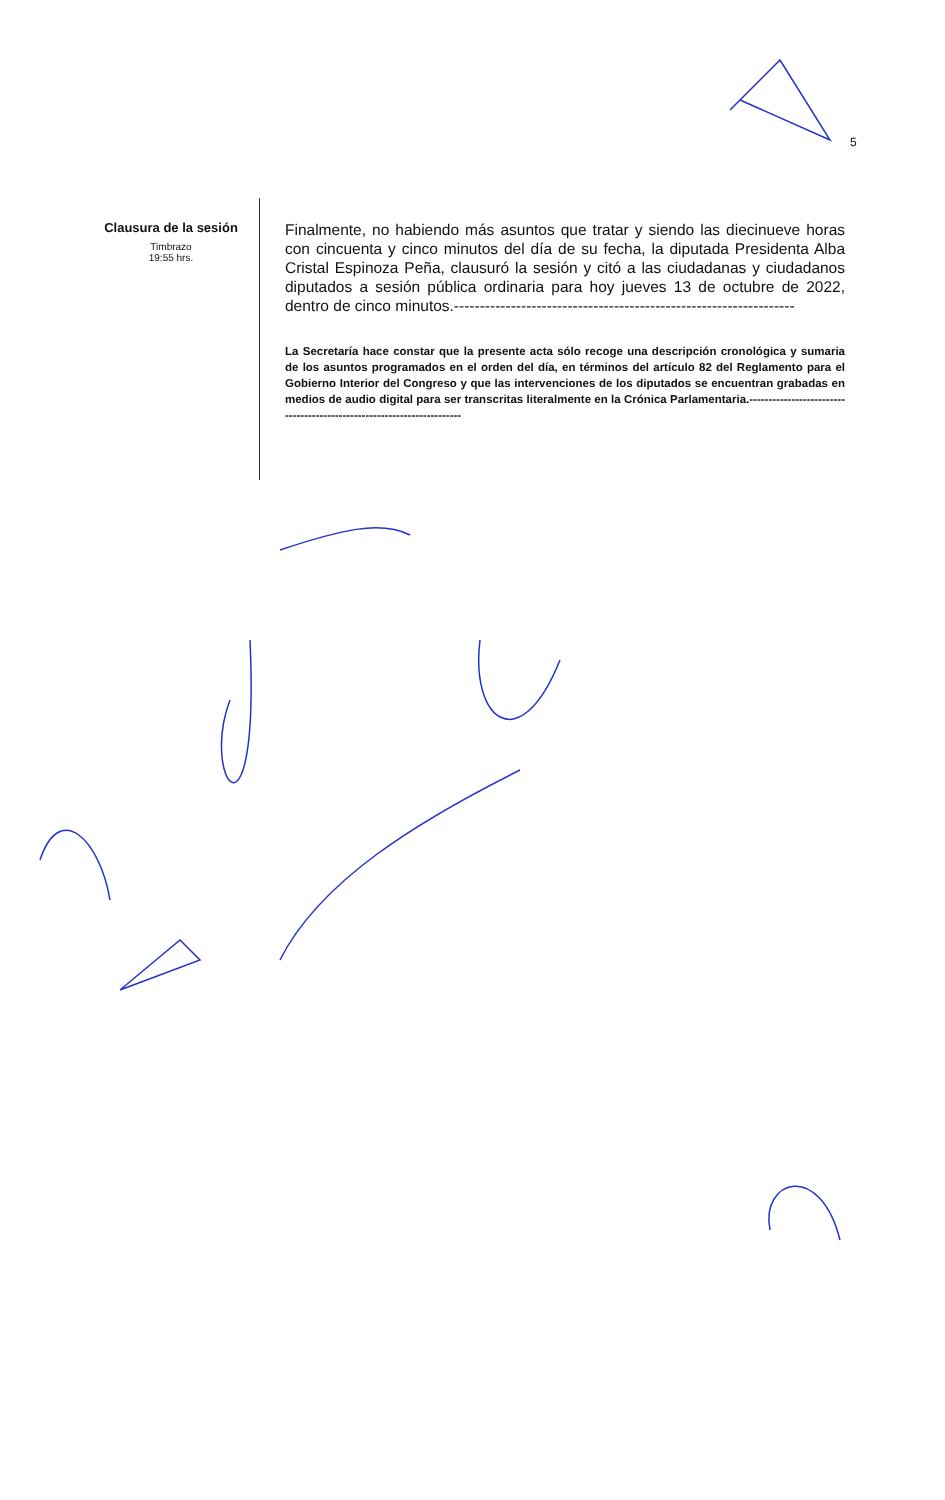5
Clausura de la sesión
Timbrazo
19:55 hrs.
Finalmente, no habiendo más asuntos que tratar y siendo las diecinueve horas con cincuenta y cinco minutos del día de su fecha, la diputada Presidenta Alba Cristal Espinoza Peña, clausuró la sesión y citó a las ciudadanas y ciudadanos diputados a sesión pública ordinaria para hoy jueves 13 de octubre de 2022, dentro de cinco minutos.------------------------------------------------------------------
La Secretaría hace constar que la presente acta sólo recoge una descripción cronológica y sumaria de los asuntos programados en el orden del día, en términos del artículo 82 del Reglamento para el Gobierno Interior del Congreso y que las intervenciones de los diputados se encuentran grabadas en medios de audio digital para ser transcritas literalmente en la Crónica Parlamentaria.-----------------------------------------------------------------------